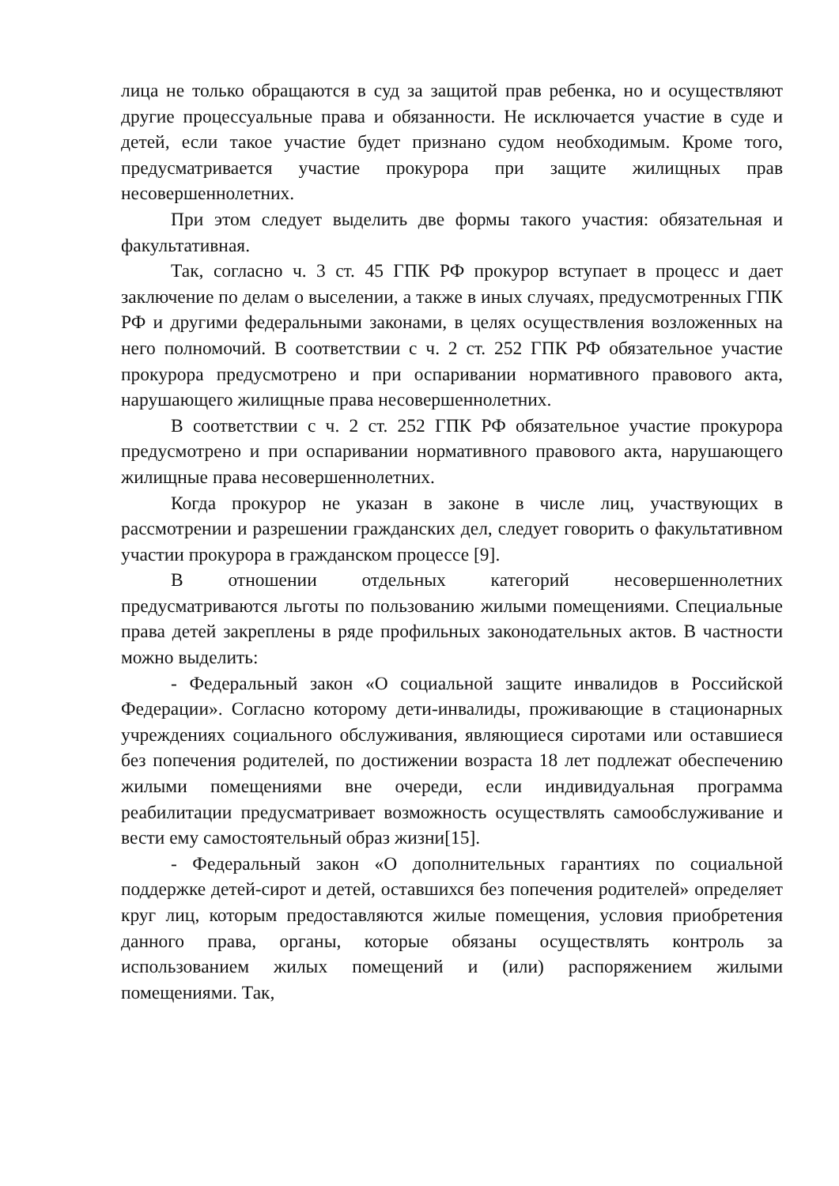лица не только обращаются в суд за защитой прав ребенка, но и осуществляют другие процессуальные права и обязанности. Не исключается участие в суде и детей, если такое участие будет признано судом необходимым. Кроме того, предусматривается участие прокурора при защите жилищных прав несовершеннолетних.
При этом следует выделить две формы такого участия: обязательная и факультативная.
Так, согласно ч. 3 ст. 45 ГПК РФ прокурор вступает в процесс и дает заключение по делам о выселении, а также в иных случаях, предусмотренных ГПК РФ и другими федеральными законами, в целях осуществления возложенных на него полномочий. В соответствии с ч. 2 ст. 252 ГПК РФ обязательное участие прокурора предусмотрено и при оспаривании нормативного правового акта, нарушающего жилищные права несовершеннолетних.
В соответствии с ч. 2 ст. 252 ГПК РФ обязательное участие прокурора предусмотрено и при оспаривании нормативного правового акта, нарушающего жилищные права несовершеннолетних.
Когда прокурор не указан в законе в числе лиц, участвующих в рассмотрении и разрешении гражданских дел, следует говорить о факультативном участии прокурора в гражданском процессе [9].
В отношении отдельных категорий несовершеннолетних предусматриваются льготы по пользованию жилыми помещениями. Специальные права детей закреплены в ряде профильных законодательных актов. В частности можно выделить:
- Федеральный закон «О социальной защите инвалидов в Российской Федерации». Согласно которому дети-инвалиды, проживающие в стационарных учреждениях социального обслуживания, являющиеся сиротами или оставшиеся без попечения родителей, по достижении возраста 18 лет подлежат обеспечению жилыми помещениями вне очереди, если индивидуальная программа реабилитации предусматривает возможность осуществлять самообслуживание и вести ему самостоятельный образ жизни[15].
- Федеральный закон «О дополнительных гарантиях по социальной поддержке детей-сирот и детей, оставшихся без попечения родителей» определяет круг лиц, которым предоставляются жилые помещения, условия приобретения данного права, органы, которые обязаны осуществлять контроль за использованием жилых помещений и (или) распоряжением жилыми помещениями. Так,